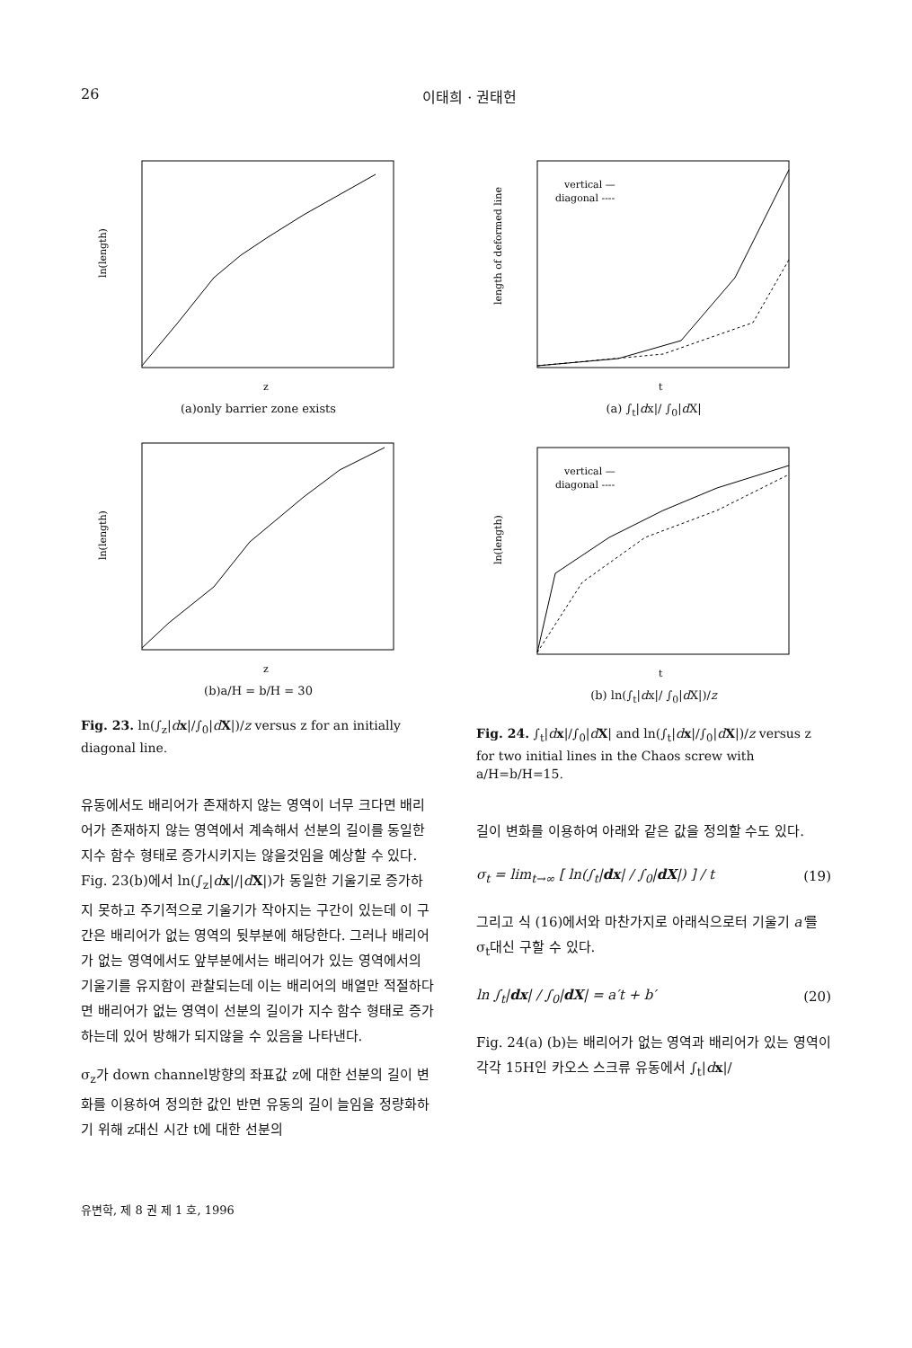26 이태희 · 권태헌
ln(length)
z
(a)only barrier zone exists
ln(length)
z
(b)a/H = b/H = 30
Fig. 23. ln(∫<sub>z</sub>|dx|/∫<sub>0</sub>|dX|)/z versus z for an initially diagonal line.
유동에서도 배리어가 존재하지 않는 영역이 너무 크다면 배리어가 존재하지 않는 영역에서 계속해서 선분의 길이를 동일한 지수 함수 형태로 증가시키지는 않을것임을 예상할 수 있다. Fig. 23(b)에서 ln(∫<sub>z</sub>|dx|/|dX|)가 동일한 기울기로 증가하지 못하고 주기적으로 기울기가 작아지는 구간이 있는데 이 구간은 배리어가 없는 영역의 뒷부분에 해당한다. 그러나 배리어가 없는 영역에서도 앞부분에서는 배리어가 있는 영역에서의 기울기를 유지함이 관찰되는데 이는 배리어의 배열만 적절하다면 배리어가 없는 영역이 선분의 길이가 지수 함수 형태로 증가하는데 있어 방해가 되지않을 수 있음을 나타낸다.
σ<sub>z</sub>가 down channel방향의 좌표값 z에 대한 선분의 길이 변화를 이용하여 정의한 값인 반면 유동의 길이 늘임을 정량화하기 위해 z대신 시간 t에 대한 선분의
vertical —
diagonal ----
length of deformed line
t
(a) ∫<sub>t</sub>|dx|/ ∫<sub>0</sub>|d X|
vertical —
diagonal ----
ln(length)
t
(b) ln(∫<sub>t</sub>|dx|/ ∫<sub>0</sub>|d X|)/z
Fig. 24. ∫<sub>t</sub>|dx|/∫<sub>0</sub>|dX| and ln(∫<sub>t</sub>|dx|/∫<sub>0</sub>|dX|)/z versus z for two initial lines in the Chaos screw with a/H=b/H=15.
길이 변화를 이용하여 아래와 같은 값을 정의할 수도 있다.
σ<sub>t</sub> = lim<sub>t→∞</sub> [ ln(∫<sub>t</sub>|dx| / ∫<sub>0</sub>|dX|) ] / t (19)
그리고 식 (16)에서와 마찬가지로 아래식으로터 기울기 a'를 σ<sub>t</sub>대신 구할 수 있다.
ln ∫<sub>t</sub>|dx| / ∫<sub>0</sub>|dX| = a′t + b′ (20)
Fig. 24(a) (b)는 배리어가 없는 영역과 배리어가 있는 영역이 각각 15H인 카오스 스크류 유동에서 ∫<sub>t</sub>|dx|/
유변학, 제 8 권 제 1 호, 1996